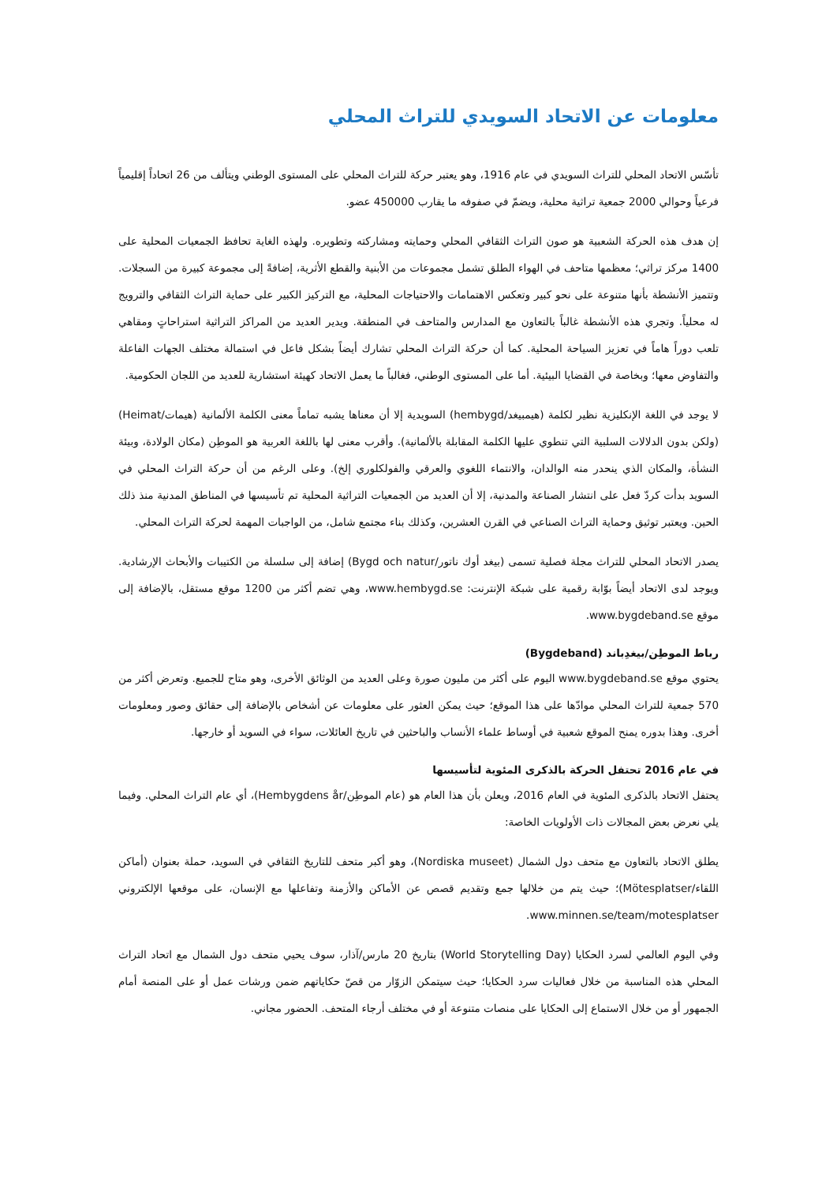معلومات عن الاتحاد السويدي للتراث المحلي
تأسّس الاتحاد المحلي للتراث السويدي في عام 1916، وهو يعتبر حركة للتراث المحلي على المستوى الوطني ويتألف من 26 اتحاداً إقليمياً فرعياً وحوالي 2000 جمعية تراثية محلية، ويضمّ في صفوفه ما يقارب 450000 عضو.
إن هدف هذه الحركة الشعبية هو صون التراث الثقافي المحلي وحمايته ومشاركته وتطويره. ولهذه الغاية تحافظ الجمعيات المحلية على 1400 مركز تراثي؛ معظمها متاحف في الهواء الطلق تشمل مجموعات من الأبنية والقطع الأثرية، إضافةً إلى مجموعة كبيرة من السجلات. وتتميز الأنشطة بأنها متنوعة على نحو كبير وتعكس الاهتمامات والاحتياجات المحلية، مع التركيز الكبير على حماية التراث الثقافي والترويج له محلياً. وتجري هذه الأنشطة غالباً بالتعاون مع المدارس والمتاحف في المنطقة. ويدير العديد من المراكز التراثية استراحاتٍ ومقاهي تلعب دوراً هاماً في تعزيز السياحة المحلية. كما أن حركة التراث المحلي تشارك أيضاً بشكل فاعل في استمالة مختلف الجهات الفاعلة والتفاوض معها؛ وبخاصة في القضايا البيئية. أما على المستوى الوطني، فغالباً ما يعمل الاتحاد كهيئة استشارية للعديد من اللجان الحكومية.
لا يوجد في اللغة الإنكليزية نظير لكلمة (هيمبيغد/hembygd) السويدية إلا أن معناها يشبه تماماً معنى الكلمة الألمانية (هيمات/Heimat) (ولكن بدون الدلالات السلبية التي تنطوي عليها الكلمة المقابلة بالألمانية). وأقرب معنى لها باللغة العربية هو الموطِن (مكان الولادة، وبيئة النشأة، والمكان الذي ينحدر منه الوالدان، والانتماء اللغوي والعرقي والفولكلوري إلخ). وعلى الرغم من أن حركة التراث المحلي في السويد بدأت كردّ فعل على انتشار الصناعة والمدنية، إلا أن العديد من الجمعيات التراثية المحلية تم تأسيسها في المناطق المدنية منذ ذلك الحين. ويعتبر توثيق وحماية التراث الصناعي في القرن العشرين، وكذلك بناء مجتمع شامل، من الواجبات المهمة لحركة التراث المحلي.
يصدر الاتحاد المحلي للتراث مجلة فصلية تسمى (بيغد أوك ناتور/Bygd och natur) إضافة إلى سلسلة من الكتيبات والأبحاث الإرشادية. ويوجد لدى الاتحاد أيضاً بوّابة رقمية على شبكة الإنترنت: www.hembygd.se، وهي تضم أكثر من 1200 موقع مستقل، بالإضافة إلى موقع www.bygdeband.se.
رباط الموطِن/بيغدِباند (Bygdeband)
يحتوي موقع www.bygdeband.se اليوم على أكثر من مليون صورة وعلى العديد من الوثائق الأخرى، وهو متاح للجميع. وتعرض أكثر من 570 جمعية للتراث المحلي موادّها على هذا الموقع؛ حيث يمكن العثور على معلومات عن أشخاص بالإضافة إلى حقائق وصور ومعلومات أخرى. وهذا بدوره يمنح الموقع شعبية في أوساط علماء الأنساب والباحثين في تاريخ العائلات، سواء في السويد أو خارجها.
في عام 2016 تحتفل الحركة بالذكرى المئوية لتأسيسها
يحتفل الاتحاد بالذكرى المئوية في العام 2016، ويعلن بأن هذا العام هو (عام الموطِن/Hembygdens år)، أي عام التراث المحلي. وفيما يلي نعرض بعض المجالات ذات الأولويات الخاصة:
يطلق الاتحاد بالتعاون مع متحف دول الشمال (Nordiska museet)، وهو أكبر متحف للتاريخ الثقافي في السويد، حملة بعنوان (أماكن اللقاء/Mötesplatser)؛ حيث يتم من خلالها جمع وتقديم قصص عن الأماكن والأزمنة وتفاعلها مع الإنسان، على موقعها الإلكتروني www.minnen.se/team/motesplatser.
وفي اليوم العالمي لسرد الحكايا (World Storytelling Day) بتاريخ 20 مارس/آذار، سوف يحيي متحف دول الشمال مع اتحاد التراث المحلي هذه المناسبة من خلال فعاليات سرد الحكايا؛ حيث سيتمكن الزوّار من قصّ حكاياتهم ضمن ورشات عمل أو على المنصة أمام الجمهور أو من خلال الاستماع إلى الحكايا على منصات متنوعة أو في مختلف أرجاء المتحف. الحضور مجاني.